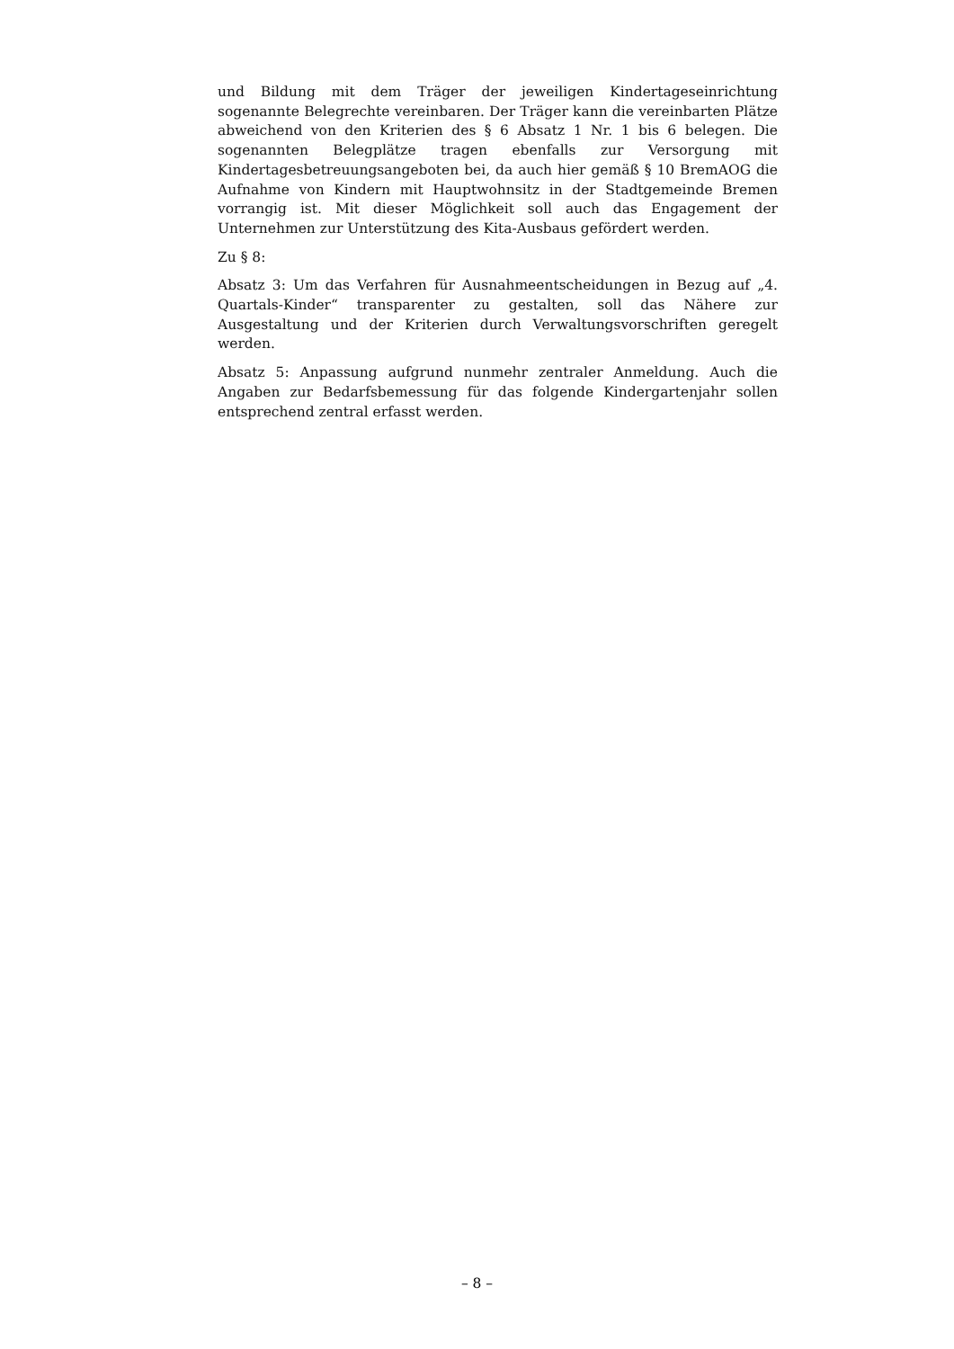und Bildung mit dem Träger der jeweiligen Kindertageseinrichtung sogenannte Belegrechte vereinbaren. Der Träger kann die vereinbarten Plätze abweichend von den Kriterien des § 6 Absatz 1 Nr. 1 bis 6 belegen. Die sogenannten Belegplätze tragen ebenfalls zur Versorgung mit Kindertagesbetreuungsangeboten bei, da auch hier gemäß § 10 BremAOG die Aufnahme von Kindern mit Hauptwohnsitz in der Stadtgemeinde Bremen vorrangig ist. Mit dieser Möglichkeit soll auch das Engagement der Unternehmen zur Unterstützung des Kita-Ausbaus gefördert werden.
Zu § 8:
Absatz 3: Um das Verfahren für Ausnahmeentscheidungen in Bezug auf „4. Quartals-Kinder“ transparenter zu gestalten, soll das Nähere zur Ausgestaltung und der Kriterien durch Verwaltungsvorschriften geregelt werden.
Absatz 5: Anpassung aufgrund nunmehr zentraler Anmeldung. Auch die Angaben zur Bedarfsbemessung für das folgende Kindergartenjahr sollen entsprechend zentral erfasst werden.
– 8 –